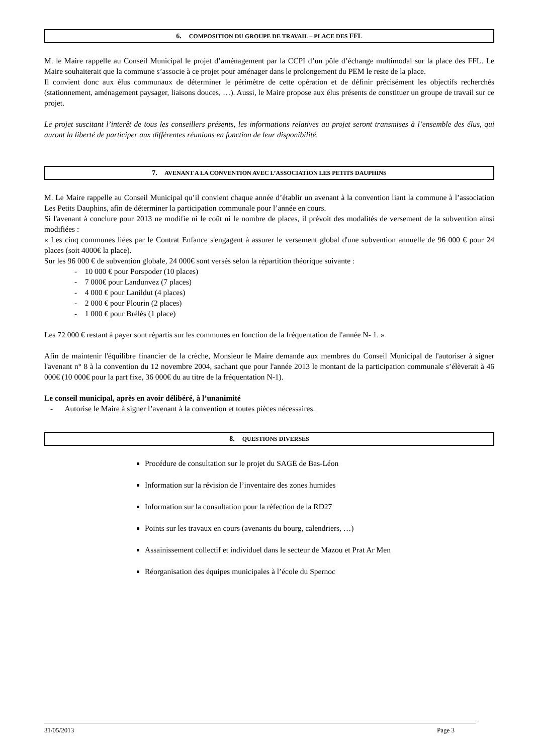6. COMPOSITION DU GROUPE DE TRAVAIL – PLACE DES FFL
M. le Maire rappelle au Conseil Municipal le projet d’aménagement par la CCPI d’un pôle d’échange multimodal sur la place des FFL. Le Maire souhaiterait que la commune s’associe à ce projet pour aménager dans le prolongement du PEM le reste de la place.
Il convient donc aux élus communaux de déterminer le périmètre de cette opération et de définir précisément les objectifs recherchés (stationnement, aménagement paysager, liaisons douces, …). Aussi, le Maire propose aux élus présents de constituer un groupe de travail sur ce projet.
Le projet suscitant l’interêt de tous les conseillers présents, les informations relatives au projet seront transmises à l’ensemble des élus, qui auront la liberté de participer aux différentes réunions en fonction de leur disponibilité.
7. AVENANT A LA CONVENTION AVEC L’ASSOCIATION LES PETITS DAUPHINS
M. Le Maire rappelle au Conseil Municipal qu’il convient chaque année d’établir un avenant à la convention liant la commune à l’association Les Petits Dauphins, afin de déterminer la participation communale pour l’année en cours.
Si l'avenant à conclure pour 2013 ne modifie ni le coût ni le nombre de places, il prévoit des modalités de versement de la subvention ainsi modifiées :
« Les cinq communes liées par le Contrat Enfance s'engagent à assurer le versement global d'une subvention annuelle de 96 000 € pour 24 places (soit 4000€ la place).
Sur les 96 000 € de subvention globale, 24 000€ sont versés selon la répartition théorique suivante :
- 10 000 € pour Porspoder (10 places)
- 7 000€ pour Landunvez (7 places)
- 4 000 € pour Lanildut (4 places)
- 2 000 € pour Plourin (2 places)
- 1 000 € pour Brélès (1 place)
Les 72 000 € restant à payer sont répartis sur les communes en fonction de la fréquentation de l'année N- 1. »
Afin de maintenir l'équilibre financier de la crèche, Monsieur le Maire demande aux membres du Conseil Municipal de l'autoriser à signer l'avenant n° 8 à la convention du 12 novembre 2004, sachant que pour l'année 2013 le montant de la participation communale s’élèverait à 46 000€ (10 000€ pour la part fixe, 36 000€ du au titre de la fréquentation N-1).
Le conseil municipal, après en avoir délibéré, à l’unanimité
- Autorise le Maire à signer l’avenant à la convention et toutes pièces nécessaires.
8. QUESTIONS DIVERSES
Procédure de consultation sur le projet du SAGE de Bas-Léon
Information sur la révision de l’inventaire des zones humides
Information sur la consultation pour la réfection de la RD27
Points sur les travaux en cours (avenants du bourg, calendriers, …)
Assainissement collectif et individuel dans le secteur de Mazou et Prat Ar Men
Réorganisation des équipes municipales à l’école du Spernoc
31/05/2013 Page 3